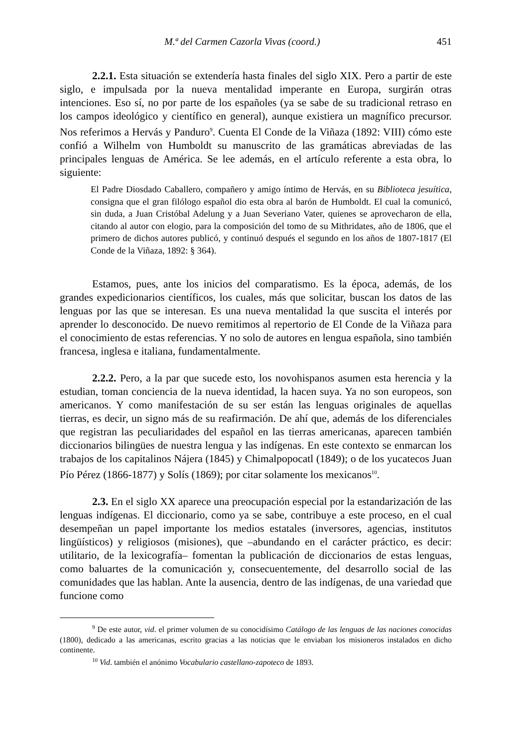M.ª del Carmen Cazorla Vivas (coord.) 451
2.2.1. Esta situación se extendería hasta finales del siglo XIX. Pero a partir de este siglo, e impulsada por la nueva mentalidad imperante en Europa, surgirán otras intenciones. Eso sí, no por parte de los españoles (ya se sabe de su tradicional retraso en los campos ideológico y científico en general), aunque existiera un magnífico precursor. Nos referimos a Hervás y Panduro<sup>9</sup>. Cuenta El Conde de la Viñaza (1892: VIII) cómo este confió a Wilhelm von Humboldt su manuscrito de las gramáticas abreviadas de las principales lenguas de América. Se lee además, en el artículo referente a esta obra, lo siguiente:
El Padre Diosdado Caballero, compañero y amigo íntimo de Hervás, en su Biblioteca jesuítica, consigna que el gran filólogo español dio esta obra al barón de Humboldt. El cual la comunicó, sin duda, a Juan Cristóbal Adelung y a Juan Severiano Vater, quienes se aprovecharon de ella, citando al autor con elogio, para la composición del tomo de su Mithridates, año de 1806, que el primero de dichos autores publicó, y continuó después el segundo en los años de 1807-1817 (El Conde de la Viñaza, 1892: § 364).
Estamos, pues, ante los inicios del comparatismo. Es la época, además, de los grandes expedicionarios científicos, los cuales, más que solicitar, buscan los datos de las lenguas por las que se interesan. Es una nueva mentalidad la que suscita el interés por aprender lo desconocido. De nuevo remitimos al repertorio de El Conde de la Viñaza para el conocimiento de estas referencias. Y no solo de autores en lengua española, sino también francesa, inglesa e italiana, fundamentalmente.
2.2.2. Pero, a la par que sucede esto, los novohispanos asumen esta herencia y la estudian, toman conciencia de la nueva identidad, la hacen suya. Ya no son europeos, son americanos. Y como manifestación de su ser están las lenguas originales de aquellas tierras, es decir, un signo más de su reafirmación. De ahí que, además de los diferenciales que registran las peculiaridades del español en las tierras americanas, aparecen también diccionarios bilingües de nuestra lengua y las indígenas. En este contexto se enmarcan los trabajos de los capitalinos Nájera (1845) y Chimalpopocatl (1849); o de los yucatecos Juan Pío Pérez (1866-1877) y Solís (1869); por citar solamente los mexicanos<sup>10</sup>.
2.3. En el siglo XX aparece una preocupación especial por la estandarización de las lenguas indígenas. El diccionario, como ya se sabe, contribuye a este proceso, en el cual desempeñan un papel importante los medios estatales (inversores, agencias, institutos lingüísticos) y religiosos (misiones), que –abundando en el carácter práctico, es decir: utilitario, de la lexicografía– fomentan la publicación de diccionarios de estas lenguas, como baluartes de la comunicación y, consecuentemente, del desarrollo social de las comunidades que las hablan. Ante la ausencia, dentro de las indígenas, de una variedad que funcione como
<sup>9</sup> De este autor, vid. el primer volumen de su conocidísimo Catálogo de las lenguas de las naciones conocidas (1800), dedicado a las americanas, escrito gracias a las noticias que le enviaban los misioneros instalados en dicho continente.
<sup>10</sup> Vid. también el anónimo Vocabulario castellano-zapoteco de 1893.